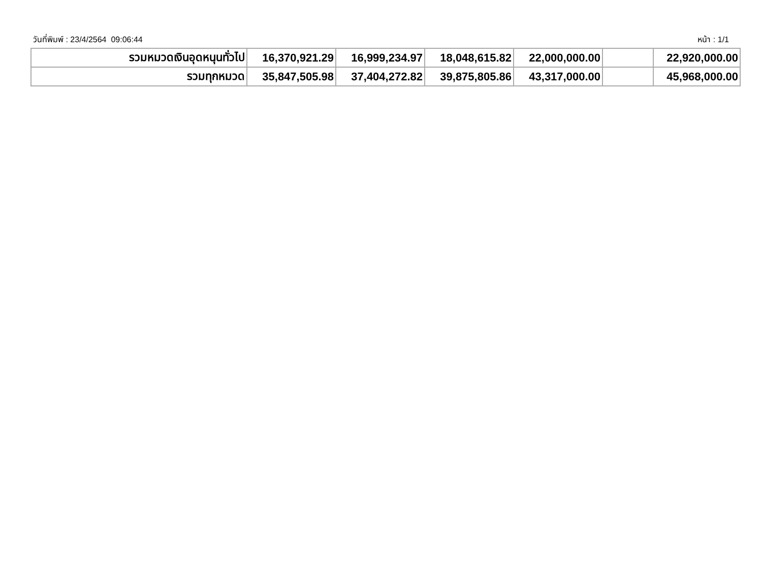วันที่พิมพ์ : 23/4/2564 09:06:44 หน้า : 1/1
| รวมหมวดเงินอุดหนุนทั่วไป | 16,370,921.29 | 16,999,234.97 | 18,048,615.82 | 22,000,000.00 | | 22,920,000.00 |
| รวมทุกหมวด | 35,847,505.98 | 37,404,272.82 | 39,875,805.86 | 43,317,000.00 | | 45,968,000.00 |